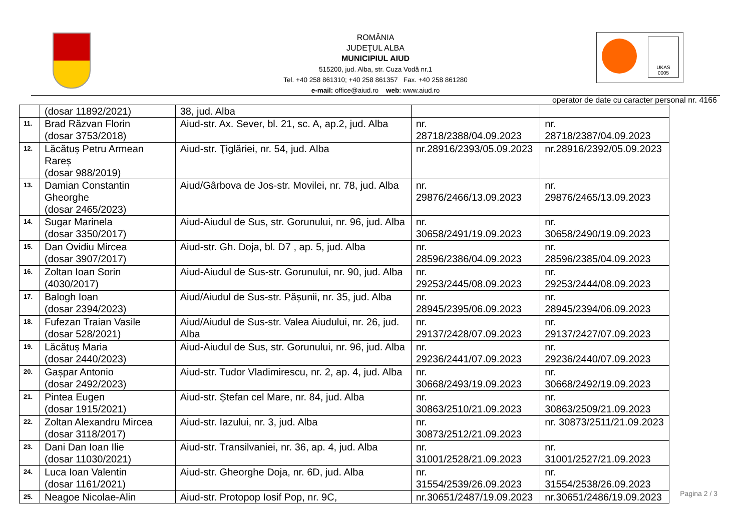ROMÂNIA
JUDEŢUL ALBA
MUNICIPIUL AIUD
515200, jud. Alba, str. Cuza Vodă nr.1
Tel. +40 258 861310; +40 258 861357 Fax. +40 258 861280
e-mail: office@aiud.ro web: www.aiud.ro
UKAS
0005
operator de date cu caracter personal nr. 4166
| | (dosar 11892/2021) | 38, jud. Alba | | |
| 11. | Brad Răzvan Florin (dosar 3753/2018) | Aiud-str. Ax. Sever, bl. 21, sc. A, ap.2, jud. Alba | nr. 28718/2388/04.09.2023 | nr. 28718/2387/04.09.2023 |
| 12. | Lăcătuș Petru Armean Rareș (dosar 988/2019) | Aiud-str. Ţiglăriei, nr. 54, jud. Alba | nr.28916/2393/05.09.2023 | nr.28916/2392/05.09.2023 |
| 13. | Damian Constantin Gheorghe (dosar 2465/2023) | Aiud/Gârbova de Jos-str. Movilei, nr. 78, jud. Alba | nr. 29876/2466/13.09.2023 | nr. 29876/2465/13.09.2023 |
| 14. | Sugar Marinela (dosar 3350/2017) | Aiud-Aiudul de Sus, str. Gorunului, nr. 96, jud. Alba | nr. 30658/2491/19.09.2023 | nr. 30658/2490/19.09.2023 |
| 15. | Dan Ovidiu Mircea (dosar 3907/2017) | Aiud-str. Gh. Doja, bl. D7 , ap. 5, jud. Alba | nr. 28596/2386/04.09.2023 | nr. 28596/2385/04.09.2023 |
| 16. | Zoltan Ioan Sorin (4030/2017) | Aiud-Aiudul de Sus-str. Gorunului, nr. 90, jud. Alba | nr. 29253/2445/08.09.2023 | nr. 29253/2444/08.09.2023 |
| 17. | Balogh Ioan (dosar 2394/2023) | Aiud/Aiudul de Sus-str. Pășunii, nr. 35, jud. Alba | nr. 28945/2395/06.09.2023 | nr. 28945/2394/06.09.2023 |
| 18. | Fufezan Traian Vasile (dosar 528/2021) | Aiud/Aiudul de Sus-str. Valea Aiudului, nr. 26, jud. Alba | nr. 29137/2428/07.09.2023 | nr. 29137/2427/07.09.2023 |
| 19. | Lăcătuș Maria (dosar 2440/2023) | Aiud-Aiudul de Sus, str. Gorunului, nr. 96, jud. Alba | nr. 29236/2441/07.09.2023 | nr. 29236/2440/07.09.2023 |
| 20. | Gașpar Antonio (dosar 2492/2023) | Aiud-str. Tudor Vladimirescu, nr. 2, ap. 4, jud. Alba | nr. 30668/2493/19.09.2023 | nr. 30668/2492/19.09.2023 |
| 21. | Pintea Eugen (dosar 1915/2021) | Aiud-str. Ștefan cel Mare, nr. 84, jud. Alba | nr. 30863/2510/21.09.2023 | nr. 30863/2509/21.09.2023 |
| 22. | Zoltan Alexandru Mircea (dosar 3118/2017) | Aiud-str. Iazului, nr. 3, jud. Alba | nr. 30873/2512/21.09.2023 | nr. 30873/2511/21.09.2023 |
| 23. | Dani Dan Ioan Ilie (dosar 11030/2021) | Aiud-str. Transilvaniei, nr. 36, ap. 4, jud. Alba | nr. 31001/2528/21.09.2023 | nr. 31001/2527/21.09.2023 |
| 24. | Luca Ioan Valentin (dosar 1161/2021) | Aiud-str. Gheorghe Doja, nr. 6D, jud. Alba | nr. 31554/2539/26.09.2023 | nr. 31554/2538/26.09.2023 |
| 25. | Neagoe Nicolae-Alin | Aiud-str. Protopop Iosif Pop, nr. 9C, | nr.30651/2487/19.09.2023 | nr.30651/2486/19.09.2023 |
Pagina 2 / 3